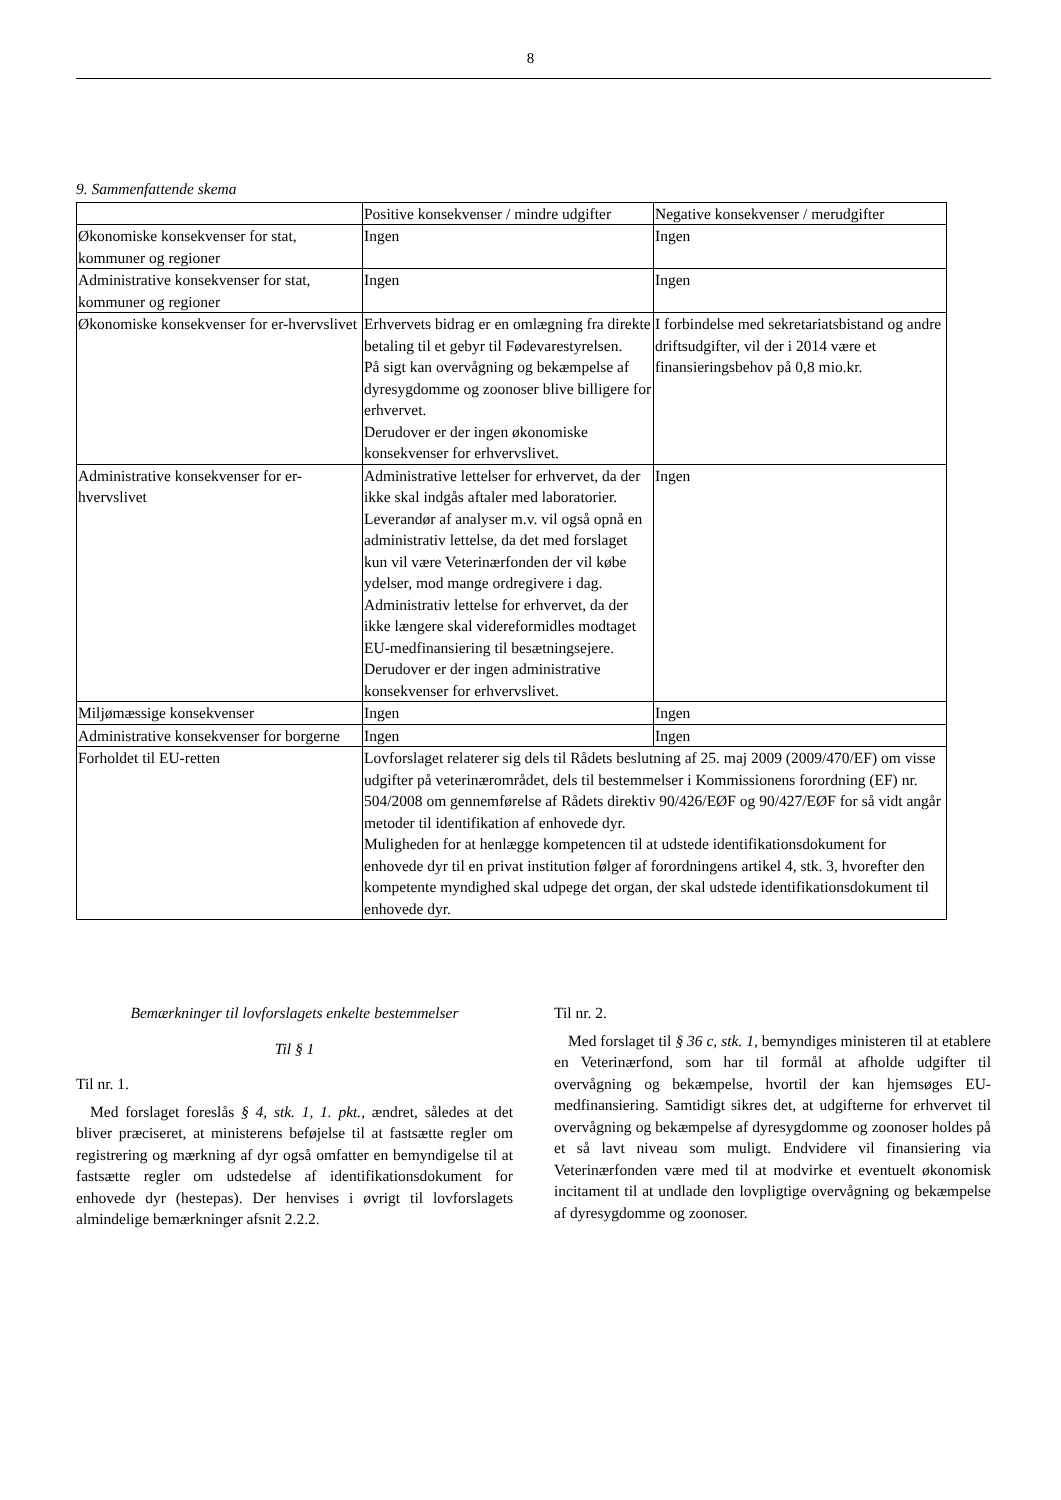8
9. Sammenfattende skema
| | Positive konsekvenser / mindre udgifter | Negative konsekvenser / merudgifter |
| Økonomiske konsekvenser for stat, kommuner og regioner | Ingen | Ingen |
| Administrative konsekvenser for stat, kommuner og regioner | Ingen | Ingen |
| Økonomiske konsekvenser for er-hvervslivet | Erhvervets bidrag er en omlægning fra direkte betaling til et gebyr til Fødevarestyrelsen. På sigt kan overvågning og bekæmpelse af dyresygdomme og zoonoser blive billigere for erhvervet. Derudover er der ingen økonomiske konsekvenser for erhvervslivet. | I forbindelse med sekretariatsbistand og andre driftsudgifter, vil der i 2014 være et finansieringsbehov på 0,8 mio.kr. |
| Administrative konsekvenser for er-hvervslivet | Administrative lettelser for erhvervet, da der ikke skal indgås aftaler med laboratorier. Leverandør af analyser m.v. vil også opnå en administrativ lettelse, da det med forslaget kun vil være Veterinærfonden der vil købe ydelser, mod mange ordregivere i dag. Administrativ lettelse for erhvervet, da der ikke længere skal videreformidles modtaget EU-medfinansiering til besætningsejere. Derudover er der ingen administrative konsekvenser for erhvervslivet. | Ingen |
| Miljømæssige konsekvenser | Ingen | Ingen |
| Administrative konsekvenser for borgerne | Ingen | Ingen |
| Forholdet til EU-retten | Lovforslaget relaterer sig dels til Rådets beslutning af 25. maj 2009 (2009/470/EF) om visse udgifter på veterinærområdet, dels til bestemmelser i Kommissionens forordning (EF) nr. 504/2008 om gennemførelse af Rådets direktiv 90/426/EØF og 90/427/EØF for så vidt angår metoder til identifikation af enhovede dyr. Muligheden for at henlægge kompetencen til at udstede identifikationsdokument for enhovede dyr til en privat institution følger af forordningens artikel 4, stk. 3, hvorefter den kompetente myndighed skal udpege det organ, der skal udstede identifikationsdokument til enhovede dyr. | |
Bemærkninger til lovforslagets enkelte bestemmelser
Til § 1
Til nr. 1.
Med forslaget foreslås § 4, stk. 1, 1. pkt., ændret, således at det bliver præciseret, at ministerens beføjelse til at fastsætte regler om registrering og mærkning af dyr også omfatter en bemyndigelse til at fastsætte regler om udstedelse af identifikationsdokument for enhovede dyr (hestepas). Der henvises i øvrigt til lovforslagets almindelige bemærkninger afsnit 2.2.2.
Til nr. 2.
Med forslaget til § 36 c, stk. 1, bemyndiges ministeren til at etablere en Veterinærfond, som har til formål at afholde udgifter til overvågning og bekæmpelse, hvortil der kan hjemsøges EU-medfinansiering. Samtidigt sikres det, at udgifterne for erhvervet til overvågning og bekæmpelse af dyresygdomme og zoonoser holdes på et så lavt niveau som muligt. Endvidere vil finansiering via Veterinærfonden være med til at modvirke et eventuelt økonomisk incitament til at undlade den lovpligtige overvågning og bekæmpelse af dyresygdomme og zoonoser.